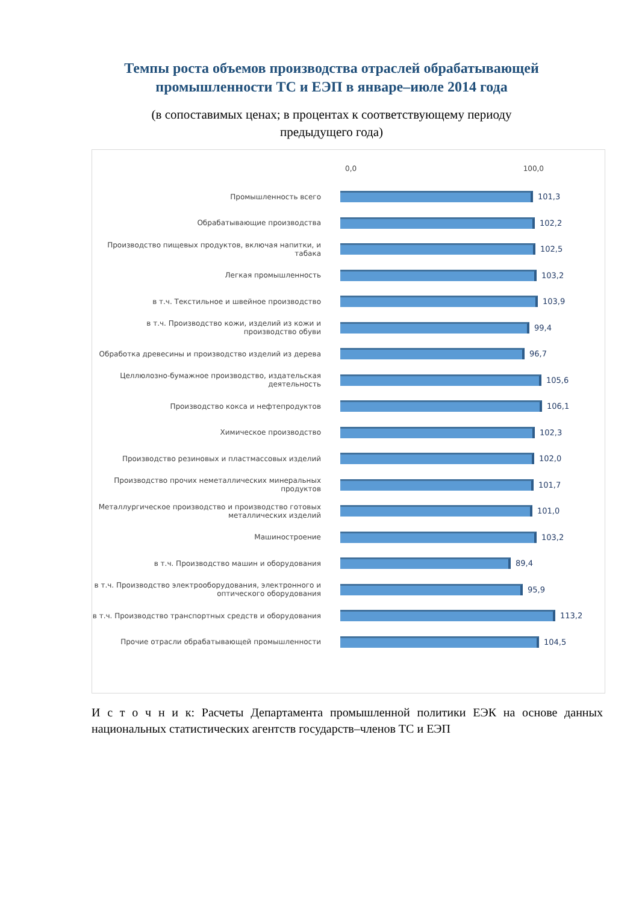Темпы роста объемов производства отраслей обрабатывающей
промышленности ТС и ЕЭП в январе–июле 2014 года
(в сопоставимых ценах; в процентах к соответствующему периоду
предыдущего года)
0,0 100,0
Промышленность всего 101,3
Обрабатывающие производства 102,2
Производство пищевых продуктов, включая напитки, и табака
102,5
Легкая промышленность 103,2
в т.ч. Текстильное и швейное производство 103,9
в т.ч. Производство кожи, изделий из кожи и производство обуви
99,4
Обработка древесины и производство изделий из дерева 96,7
Целлюлозно-бумажное производство, издательская деятельность
105,6
Производство кокса и нефтепродуктов 106,1
Химическое производство 102,3
Производство резиновых и пластмассовых изделий 102,0
Производство прочих неметаллических минеральных продуктов
101,7
Металлургическое производство и производство готовых металлических изделий
101,0
Машиностроение 103,2
в т.ч. Производство машин и оборудования 89,4
в т.ч. Производство электрооборудования, электронного и оптического оборудования
95,9
в т.ч. Производство транспортных средств и оборудования 113,2
Прочие отрасли обрабатывающей промышленности 104,5
И с т о ч н и к: Расчеты Департамента промышленной политики ЕЭК на основе данных национальных статистических агентств государств–членов ТС и ЕЭП